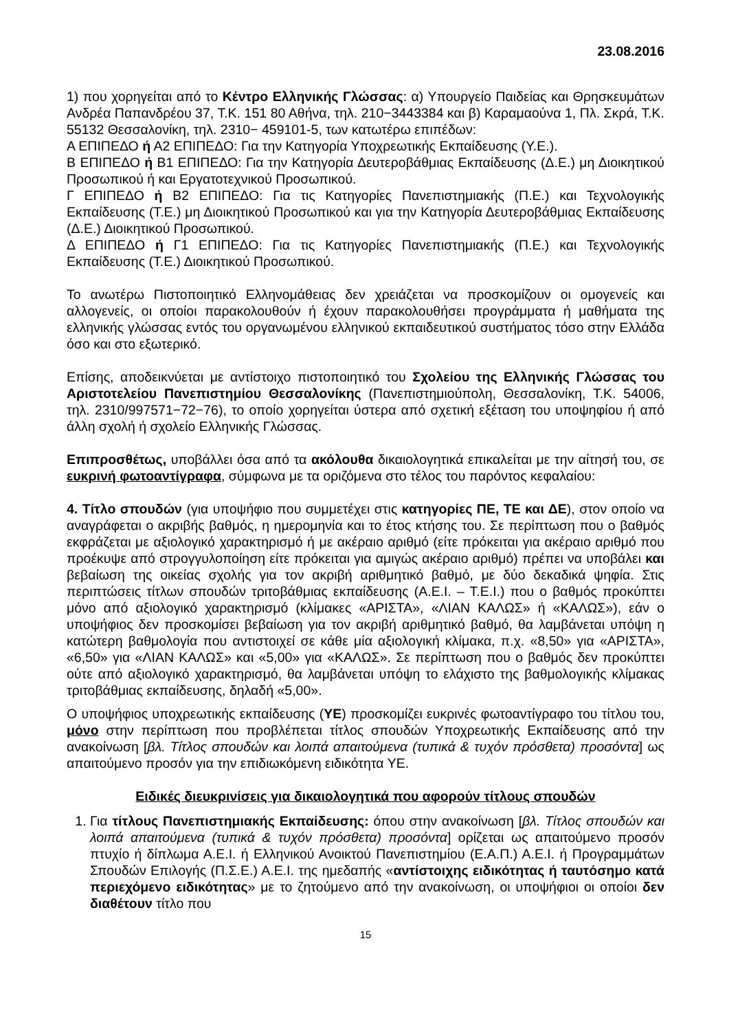23.08.2016
1) που χορηγείται από το Κέντρο Ελληνικής Γλώσσας: α) Υπουργείο Παιδείας και Θρησκευμάτων Ανδρέα Παπανδρέου 37, Τ.Κ. 151 80 Αθήνα, τηλ. 210−3443384 και β) Καραμαούνα 1, Πλ. Σκρά, Τ.Κ. 55132 Θεσσαλονίκη, τηλ. 2310− 459101-5, των κατωτέρω επιπέδων:
Α ΕΠΙΠΕΔΟ ή Α2 ΕΠΙΠΕΔΟ: Για την Κατηγορία Υποχρεωτικής Εκπαίδευσης (Υ.Ε.).
Β ΕΠΙΠΕΔΟ ή Β1 ΕΠΙΠΕΔΟ: Για την Κατηγορία Δευτεροβάθμιας Εκπαίδευσης (Δ.Ε.) μη Διοικητικού Προσωπικού ή και Εργατοτεχνικού Προσωπικού.
Γ ΕΠΙΠΕΔΟ ή Β2 ΕΠΙΠΕΔΟ: Για τις Κατηγορίες Πανεπιστημιακής (Π.Ε.) και Τεχνολογικής Εκπαίδευσης (Τ.Ε.) μη Διοικητικού Προσωπικού και για την Κατηγορία Δευτεροβάθμιας Εκπαίδευσης (Δ.Ε.) Διοικητικού Προσωπικού.
Δ ΕΠΙΠΕΔΟ ή Γ1 ΕΠΙΠΕΔΟ: Για τις Κατηγορίες Πανεπιστημιακής (Π.Ε.) και Τεχνολογικής Εκπαίδευσης (Τ.Ε.) Διοικητικού Προσωπικού.
Το ανωτέρω Πιστοποιητικό Ελληνομάθειας δεν χρειάζεται να προσκομίζουν οι ομογενείς και αλλογενείς, οι οποίοι παρακολουθούν ή έχουν παρακολουθήσει προγράμματα ή μαθήματα της ελληνικής γλώσσας εντός του οργανωμένου ελληνικού εκπαιδευτικού συστήματος τόσο στην Ελλάδα όσο και στο εξωτερικό.
Επίσης, αποδεικνύεται με αντίστοιχο πιστοποιητικό του Σχολείου της Ελληνικής Γλώσσας του Αριστοτελείου Πανεπιστημίου Θεσσαλονίκης (Πανεπιστημιούπολη, Θεσσαλονίκη, Τ.Κ. 54006, τηλ. 2310/997571−72−76), το οποίο χορηγείται ύστερα από σχετική εξέταση του υποψηφίου ή από άλλη σχολή ή σχολείο Ελληνικής Γλώσσας.
Επιπροσθέτως, υποβάλλει όσα από τα ακόλουθα δικαιολογητικά επικαλείται με την αίτησή του, σε ευκρινή φωτοαντίγραφα, σύμφωνα με τα οριζόμενα στο τέλος του παρόντος κεφαλαίου:
4. Τίτλο σπουδών (για υποψήφιο που συμμετέχει στις κατηγορίες ΠΕ, ΤΕ και ΔΕ), στον οποίο να αναγράφεται ο ακριβής βαθμός, η ημερομηνία και το έτος κτήσης του. Σε περίπτωση που ο βαθμός εκφράζεται με αξιολογικό χαρακτηρισμό ή με ακέραιο αριθμό (είτε πρόκειται για ακέραιο αριθμό που προέκυψε από στρογγυλοποίηση είτε πρόκειται για αμιγώς ακέραιο αριθμό) πρέπει να υποβάλει και βεβαίωση της οικείας σχολής για τον ακριβή αριθμητικό βαθμό, με δύο δεκαδικά ψηφία. Στις περιπτώσεις τίτλων σπουδών τριτοβάθμιας εκπαίδευσης (Α.Ε.Ι. – Τ.Ε.Ι.) που ο βαθμός προκύπτει μόνο από αξιολογικό χαρακτηρισμό (κλίμακες «ΑΡΙΣΤΑ», «ΛΙΑΝ ΚΑΛΩΣ» ή «ΚΑΛΩΣ»), εάν ο υποψήφιος δεν προσκομίσει βεβαίωση για τον ακριβή αριθμητικό βαθμό, θα λαμβάνεται υπόψη η κατώτερη βαθμολογία που αντιστοιχεί σε κάθε μία αξιολογική κλίμακα, π.χ. «8,50» για «ΑΡΙΣΤΑ», «6,50» για «ΛΙΑΝ ΚΑΛΩΣ» και «5,00» για «ΚΑΛΩΣ». Σε περίπτωση που ο βαθμός δεν προκύπτει ούτε από αξιολογικό χαρακτηρισμό, θα λαμβάνεται υπόψη το ελάχιστο της βαθμολογικής κλίμακας τριτοβάθμιας εκπαίδευσης, δηλαδή «5,00».
Ο υποψήφιος υποχρεωτικής εκπαίδευσης (ΥΕ) προσκομίζει ευκρινές φωτοαντίγραφο του τίτλου του, μόνο στην περίπτωση που προβλέπεται τίτλος σπουδών Υποχρεωτικής Εκπαίδευσης από την ανακοίνωση [βλ. Τίτλος σπουδών και λοιπά απαιτούμενα (τυπικά & τυχόν πρόσθετα) προσόντα] ως απαιτούμενο προσόν για την επιδιωκόμενη ειδικότητα ΥΕ.
Ειδικές διευκρινίσεις για δικαιολογητικά που αφορούν τίτλους σπουδών
1. Για τίτλους Πανεπιστημιακής Εκπαίδευσης: όπου στην ανακοίνωση [βλ. Τίτλος σπουδών και λοιπά απαιτούμενα (τυπικά & τυχόν πρόσθετα) προσόντα] ορίζεται ως απαιτούμενο προσόν πτυχίο ή δίπλωμα Α.Ε.Ι. ή Ελληνικού Ανοικτού Πανεπιστημίου (Ε.Α.Π.) Α.Ε.Ι. ή Προγραμμάτων Σπουδών Επιλογής (Π.Σ.Ε.) Α.Ε.Ι. της ημεδαπής «αντίστοιχης ειδικότητας ή ταυτόσημο κατά περιεχόμενο ειδικότητας» με το ζητούμενο από την ανακοίνωση, οι υποψήφιοι οι οποίοι δεν διαθέτουν τίτλο που
15